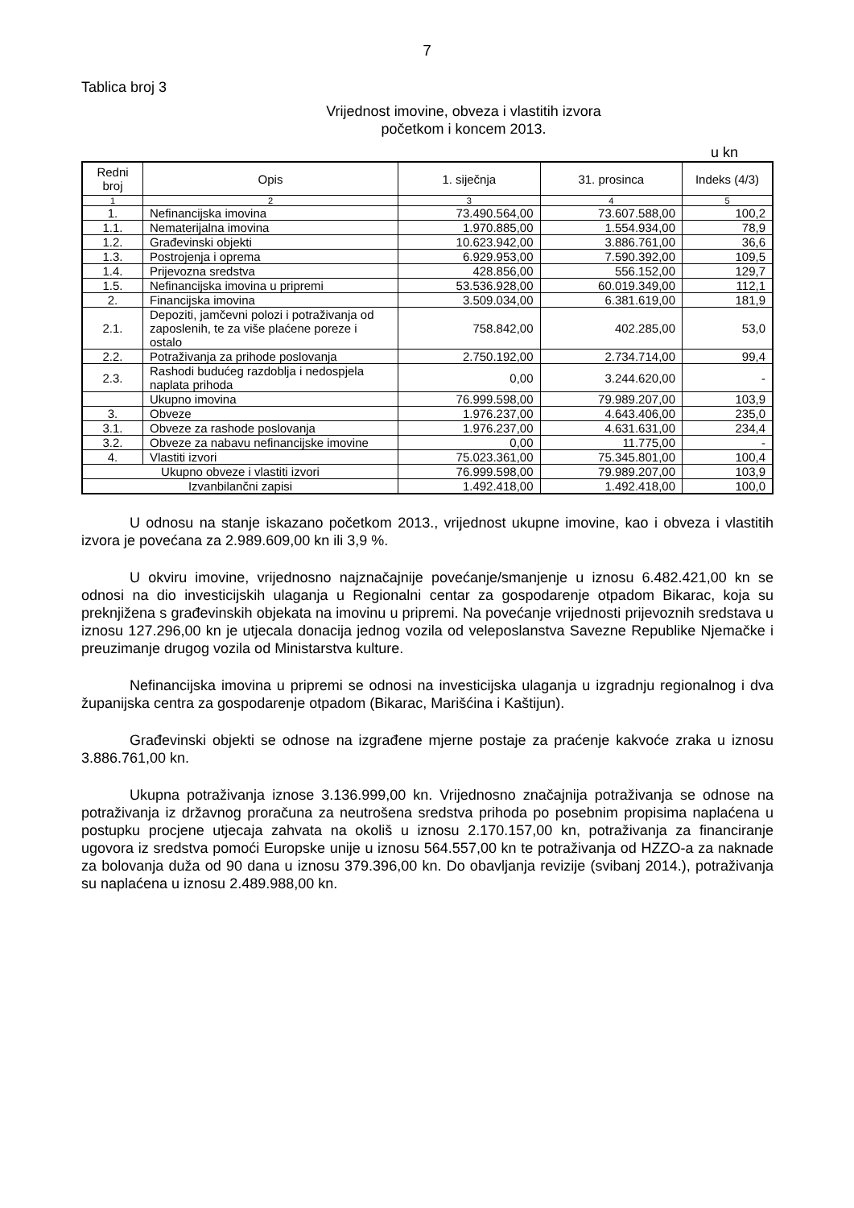7
Tablica broj 3
Vrijednost imovine, obveza i vlastitih izvora
početkom i koncem 2013.
u kn
| Redni broj | Opis | 1. siječnja | 31. prosinca | Indeks (4/3) |
| --- | --- | --- | --- | --- |
| 1 | 2 | 3 | 4 | 5 |
| 1. | Nefinancijska imovina | 73.490.564,00 | 73.607.588,00 | 100,2 |
| 1.1. | Nematerijalna imovina | 1.970.885,00 | 1.554.934,00 | 78,9 |
| 1.2. | Građevinski objekti | 10.623.942,00 | 3.886.761,00 | 36,6 |
| 1.3. | Postrojenja i oprema | 6.929.953,00 | 7.590.392,00 | 109,5 |
| 1.4. | Prijevozna sredstva | 428.856,00 | 556.152,00 | 129,7 |
| 1.5. | Nefinancijska imovina u pripremi | 53.536.928,00 | 60.019.349,00 | 112,1 |
| 2. | Financijska imovina | 3.509.034,00 | 6.381.619,00 | 181,9 |
| 2.1. | Depoziti, jamčevni polozi i potraživanja od zaposlenih, te za više plaćene poreze i ostalo | 758.842,00 | 402.285,00 | 53,0 |
| 2.2. | Potraživanja za prihode poslovanja | 2.750.192,00 | 2.734.714,00 | 99,4 |
| 2.3. | Rashodi budućeg razdoblja i nedospjela naplata prihoda | 0,00 | 3.244.620,00 | - |
| | Ukupno imovina | 76.999.598,00 | 79.989.207,00 | 103,9 |
| 3. | Obveze | 1.976.237,00 | 4.643.406,00 | 235,0 |
| 3.1. | Obveze za rashode poslovanja | 1.976.237,00 | 4.631.631,00 | 234,4 |
| 3.2. | Obveze za nabavu nefinancijske imovine | 0,00 | 11.775,00 | - |
| 4. | Vlastiti izvori | 75.023.361,00 | 75.345.801,00 | 100,4 |
| Ukupno obveze i vlastiti izvori | | 76.999.598,00 | 79.989.207,00 | 103,9 |
| Izvanbilančni zapisi | | 1.492.418,00 | 1.492.418,00 | 100,0 |
U odnosu na stanje iskazano početkom 2013., vrijednost ukupne imovine, kao i obveza i vlastitih izvora je povećana za 2.989.609,00 kn ili 3,9 %.
U okviru imovine, vrijednosno najznačajnije povećanje/smanjenje u iznosu 6.482.421,00 kn se odnosi na dio investicijskih ulaganja u Regionalni centar za gospodarenje otpadom Bikarac, koja su preknjižena s građevinskih objekata na imovinu u pripremi. Na povećanje vrijednosti prijevoznih sredstava u iznosu 127.296,00 kn je utjecala donacija jednog vozila od veleposlanstva Savezne Republike Njemačke i preuzimanje drugog vozila od Ministarstva kulture.
Nefinancijska imovina u pripremi se odnosi na investicijska ulaganja u izgradnju regionalnog i dva županijska centra za gospodarenje otpadom (Bikarac, Marišćina i Kaštijun).
Građevinski objekti se odnose na izgrađene mjerne postaje za praćenje kakvoće zraka u iznosu 3.886.761,00 kn.
Ukupna potraživanja iznose 3.136.999,00 kn. Vrijednosno značajnija potraživanja se odnose na potraživanja iz državnog proračuna za neutrošena sredstva prihoda po posebnim propisima naplaćena u postupku procjene utjecaja zahvata na okoliš u iznosu 2.170.157,00 kn, potraživanja za financiranje ugovora iz sredstva pomoći Europske unije u iznosu 564.557,00 kn te potraživanja od HZZO-a za naknade za bolovanja duža od 90 dana u iznosu 379.396,00 kn. Do obavljanja revizije (svibanj 2014.), potraživanja su naplaćena u iznosu 2.489.988,00 kn.